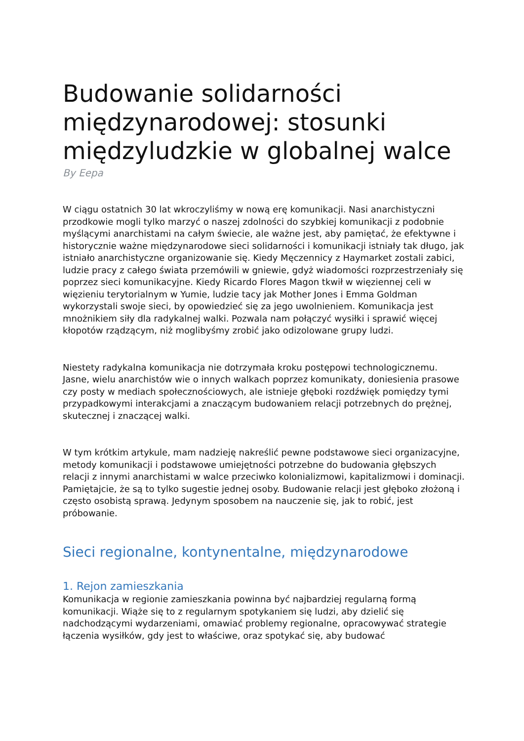Budowanie solidarności międzynarodowej: stosunki międzyludzkie w globalnej walce
By Eepa
W ciągu ostatnich 30 lat wkroczyliśmy w nową erę komunikacji. Nasi anarchistyczni przodkowie mogli tylko marzyć o naszej zdolności do szybkiej komunikacji z podobnie myślącymi anarchistami na całym świecie, ale ważne jest, aby pamiętać, że efektywne i historycznie ważne międzynarodowe sieci solidarności i komunikacji istniały tak długo, jak istniało anarchistyczne organizowanie się. Kiedy Męczennicy z Haymarket zostali zabici, ludzie pracy z całego świata przemówili w gniewie, gdyż wiadomości rozprzestrzeniały się poprzez sieci komunikacyjne. Kiedy Ricardo Flores Magon tkwił w więziennej celi w więzieniu terytorialnym w Yumie, ludzie tacy jak Mother Jones i Emma Goldman wykorzystali swoje sieci, by opowiedzieć się za jego uwolnieniem. Komunikacja jest mnożnikiem siły dla radykalnej walki. Pozwala nam połączyć wysiłki i sprawić więcej kłopotów rządzącym, niż moglibyśmy zrobić jako odizolowane grupy ludzi.
Niestety radykalna komunikacja nie dotrzymała kroku postępowi technologicznemu. Jasne, wielu anarchistów wie o innych walkach poprzez komunikaty, doniesienia prasowe czy posty w mediach społecznościowych, ale istnieje głęboki rozdźwięk pomiędzy tymi przypadkowymi interakcjami a znaczącym budowaniem relacji potrzebnych do prężnej, skutecznej i znaczącej walki.
W tym krótkim artykule, mam nadzieję nakreślić pewne podstawowe sieci organizacyjne, metody komunikacji i podstawowe umiejętności potrzebne do budowania głębszych relacji z innymi anarchistami w walce przeciwko kolonializmowi, kapitalizmowi i dominacji. Pamiętajcie, że są to tylko sugestie jednej osoby. Budowanie relacji jest głęboko złożoną i często osobistą sprawą. Jedynym sposobem na nauczenie się, jak to robić, jest próbowanie.
Sieci regionalne, kontynentalne, międzynarodowe
1. Rejon zamieszkania
Komunikacja w regionie zamieszkania powinna być najbardziej regularną formą komunikacji. Wiąże się to z regularnym spotykaniem się ludzi, aby dzielić się nadchodzącymi wydarzeniami, omawiać problemy regionalne, opracowywać strategie łączenia wysiłków, gdy jest to właściwe, oraz spotykać się, aby budować